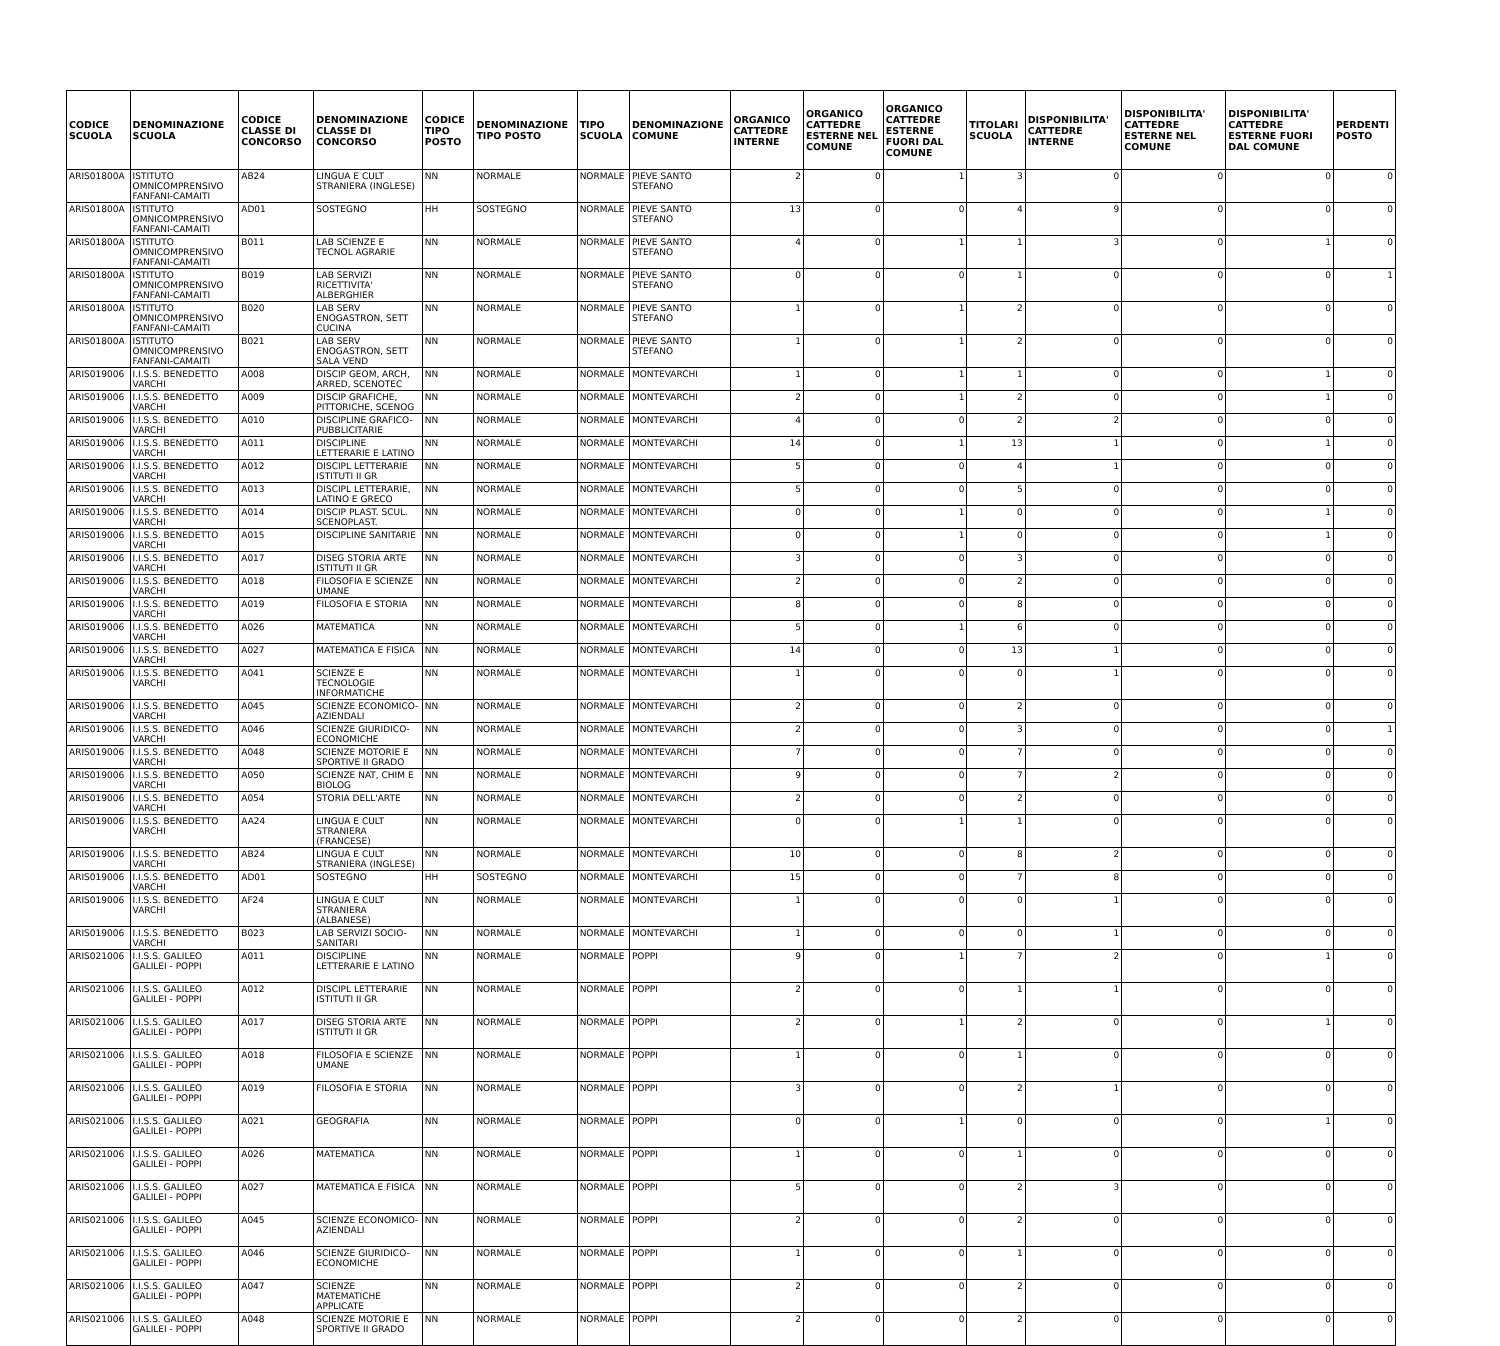| CODICE SCUOLA | DENOMINAZIONE SCUOLA | CODICE CLASSE DI CONCORSO | DENOMINAZIONE CLASSE DI CONCORSO | CODICE TIPO POSTO | DENOMINAZIONE TIPO POSTO | TIPO SCUOLA | DENOMINAZIONE COMUNE | ORGANICO CATTEDRE INTERNE | ORGANICO CATTEDRE ESTERNE NEL COMUNE | ORGANICO CATTEDRE ESTERNE FUORI DAL COMUNE | TITOLARI SCUOLA | DISPONIBILITA' CATTEDRE INTERNE | DISPONIBILITA' CATTEDRE ESTERNE NEL COMUNE | DISPONIBILITA' CATTEDRE ESTERNE FUORI DAL COMUNE | PERDENTI POSTO |
| --- | --- | --- | --- | --- | --- | --- | --- | --- | --- | --- | --- | --- | --- | --- | --- |
| ARIS01800A | ISTITUTO OMNICOMPRENSIVO FANFANI-CAMAITI | AB24 | LINGUA E CULT STRANIERA (INGLESE) | NN | NORMALE | NORMALE | PIEVE SANTO STEFANO | 2 | 0 | 1 | 3 | 0 | 0 | 0 | 0 |
| ARIS01800A | ISTITUTO OMNICOMPRENSIVO FANFANI-CAMAITI | AD01 | SOSTEGNO | HH | SOSTEGNO | NORMALE | PIEVE SANTO STEFANO | 13 | 0 | 0 | 4 | 9 | 0 | 0 | 0 |
| ARIS01800A | ISTITUTO OMNICOMPRENSIVO FANFANI-CAMAITI | B011 | LAB SCIENZE E TECNOL AGRARIE | NN | NORMALE | NORMALE | PIEVE SANTO STEFANO | 4 | 0 | 1 | 1 | 3 | 0 | 1 | 0 |
| ARIS01800A | ISTITUTO OMNICOMPRENSIVO FANFANI-CAMAITI | B019 | LAB SERVIZI RICETTIVITA' ALBERGHIER | NN | NORMALE | NORMALE | PIEVE SANTO STEFANO | 0 | 0 | 0 | 1 | 0 | 0 | 0 | 1 |
| ARIS01800A | ISTITUTO OMNICOMPRENSIVO FANFANI-CAMAITI | B020 | LAB SERV ENOGASTRON, SETT CUCINA | NN | NORMALE | NORMALE | PIEVE SANTO STEFANO | 1 | 0 | 1 | 2 | 0 | 0 | 0 | 0 |
| ARIS01800A | ISTITUTO OMNICOMPRENSIVO FANFANI-CAMAITI | B021 | LAB SERV ENOGASTRON, SETT SALA VEND | NN | NORMALE | NORMALE | PIEVE SANTO STEFANO | 1 | 0 | 1 | 2 | 0 | 0 | 0 | 0 |
| ARIS019006 | I.I.S.S. BENEDETTO VARCHI | A008 | DISCIP GEOM, ARCH, ARRED, SCENOTEC | NN | NORMALE | NORMALE | MONTEVARCHI | 1 | 0 | 1 | 1 | 0 | 0 | 1 | 0 |
| ARIS019006 | I.I.S.S. BENEDETTO VARCHI | A009 | DISCIP GRAFICHE, PITTORICHE, SCENOG | NN | NORMALE | NORMALE | MONTEVARCHI | 2 | 0 | 1 | 2 | 0 | 0 | 1 | 0 |
| ARIS019006 | I.I.S.S. BENEDETTO VARCHI | A010 | DISCIPLINE GRAFICO-PUBBLICITARIE | NN | NORMALE | NORMALE | MONTEVARCHI | 4 | 0 | 0 | 2 | 2 | 0 | 0 | 0 |
| ARIS019006 | I.I.S.S. BENEDETTO VARCHI | A011 | DISCIPLINE LETTERARIE E LATINO | NN | NORMALE | NORMALE | MONTEVARCHI | 14 | 0 | 1 | 13 | 1 | 0 | 1 | 0 |
| ARIS019006 | I.I.S.S. BENEDETTO VARCHI | A012 | DISCIPL LETTERARIE ISTITUTI II GR | NN | NORMALE | NORMALE | MONTEVARCHI | 5 | 0 | 0 | 4 | 1 | 0 | 0 | 0 |
| ARIS019006 | I.I.S.S. BENEDETTO VARCHI | A013 | DISCIPL LETTERARIE, LATINO E GRECO | NN | NORMALE | NORMALE | MONTEVARCHI | 5 | 0 | 0 | 5 | 0 | 0 | 0 | 0 |
| ARIS019006 | I.I.S.S. BENEDETTO VARCHI | A014 | DISCIP PLAST. SCUL. SCENOPLAST. | NN | NORMALE | NORMALE | MONTEVARCHI | 0 | 0 | 1 | 0 | 0 | 0 | 1 | 0 |
| ARIS019006 | I.I.S.S. BENEDETTO VARCHI | A015 | DISCIPLINE SANITARIE | NN | NORMALE | NORMALE | MONTEVARCHI | 0 | 0 | 1 | 0 | 0 | 0 | 1 | 0 |
| ARIS019006 | I.I.S.S. BENEDETTO VARCHI | A017 | DISEG STORIA ARTE ISTITUTI II GR | NN | NORMALE | NORMALE | MONTEVARCHI | 3 | 0 | 0 | 3 | 0 | 0 | 0 | 0 |
| ARIS019006 | I.I.S.S. BENEDETTO VARCHI | A018 | FILOSOFIA E SCIENZE UMANE | NN | NORMALE | NORMALE | MONTEVARCHI | 2 | 0 | 0 | 2 | 0 | 0 | 0 | 0 |
| ARIS019006 | I.I.S.S. BENEDETTO VARCHI | A019 | FILOSOFIA E STORIA | NN | NORMALE | NORMALE | MONTEVARCHI | 8 | 0 | 0 | 8 | 0 | 0 | 0 | 0 |
| ARIS019006 | I.I.S.S. BENEDETTO VARCHI | A026 | MATEMATICA | NN | NORMALE | NORMALE | MONTEVARCHI | 5 | 0 | 1 | 6 | 0 | 0 | 0 | 0 |
| ARIS019006 | I.I.S.S. BENEDETTO VARCHI | A027 | MATEMATICA E FISICA | NN | NORMALE | NORMALE | MONTEVARCHI | 14 | 0 | 0 | 13 | 1 | 0 | 0 | 0 |
| ARIS019006 | I.I.S.S. BENEDETTO VARCHI | A041 | SCIENZE E TECNOLOGIE INFORMATICHE | NN | NORMALE | NORMALE | MONTEVARCHI | 1 | 0 | 0 | 0 | 1 | 0 | 0 | 0 |
| ARIS019006 | I.I.S.S. BENEDETTO VARCHI | A045 | SCIENZE ECONOMICO-AZIENDALI | NN | NORMALE | NORMALE | MONTEVARCHI | 2 | 0 | 0 | 2 | 0 | 0 | 0 | 0 |
| ARIS019006 | I.I.S.S. BENEDETTO VARCHI | A046 | SCIENZE GIURIDICO-ECONOMICHE | NN | NORMALE | NORMALE | MONTEVARCHI | 2 | 0 | 0 | 3 | 0 | 0 | 0 | 1 |
| ARIS019006 | I.I.S.S. BENEDETTO VARCHI | A048 | SCIENZE MOTORIE E SPORTIVE II GRADO | NN | NORMALE | NORMALE | MONTEVARCHI | 7 | 0 | 0 | 7 | 0 | 0 | 0 | 0 |
| ARIS019006 | I.I.S.S. BENEDETTO VARCHI | A050 | SCIENZE NAT, CHIM E BIOLOG | NN | NORMALE | NORMALE | MONTEVARCHI | 9 | 0 | 0 | 7 | 2 | 0 | 0 | 0 |
| ARIS019006 | I.I.S.S. BENEDETTO VARCHI | A054 | STORIA DELL'ARTE | NN | NORMALE | NORMALE | MONTEVARCHI | 2 | 0 | 0 | 2 | 0 | 0 | 0 | 0 |
| ARIS019006 | I.I.S.S. BENEDETTO VARCHI | AA24 | LINGUA E CULT STRANIERA (FRANCESE) | NN | NORMALE | NORMALE | MONTEVARCHI | 0 | 0 | 1 | 1 | 0 | 0 | 0 | 0 |
| ARIS019006 | I.I.S.S. BENEDETTO VARCHI | AB24 | LINGUA E CULT STRANIERA (INGLESE) | NN | NORMALE | NORMALE | MONTEVARCHI | 10 | 0 | 0 | 8 | 2 | 0 | 0 | 0 |
| ARIS019006 | I.I.S.S. BENEDETTO VARCHI | AD01 | SOSTEGNO | HH | SOSTEGNO | NORMALE | MONTEVARCHI | 15 | 0 | 0 | 7 | 8 | 0 | 0 | 0 |
| ARIS019006 | I.I.S.S. BENEDETTO VARCHI | AF24 | LINGUA E CULT STRANIERA (ALBANESE) | NN | NORMALE | NORMALE | MONTEVARCHI | 1 | 0 | 0 | 0 | 1 | 0 | 0 | 0 |
| ARIS019006 | I.I.S.S. BENEDETTO VARCHI | B023 | LAB SERVIZI SOCIO-SANITARI | NN | NORMALE | NORMALE | MONTEVARCHI | 1 | 0 | 0 | 0 | 1 | 0 | 0 | 0 |
| ARIS021006 | I.I.S.S. GALILEO GALILEI - POPPI | A011 | DISCIPLINE LETTERARIE E LATINO | NN | NORMALE | NORMALE | POPPI | 9 | 0 | 1 | 7 | 2 | 0 | 1 | 0 |
| ARIS021006 | I.I.S.S. GALILEO GALILEI - POPPI | A012 | DISCIPL LETTERARIE ISTITUTI II GR | NN | NORMALE | NORMALE | POPPI | 2 | 0 | 0 | 1 | 1 | 0 | 0 | 0 |
| ARIS021006 | I.I.S.S. GALILEO GALILEI - POPPI | A017 | DISEG STORIA ARTE ISTITUTI II GR | NN | NORMALE | NORMALE | POPPI | 2 | 0 | 1 | 2 | 0 | 0 | 1 | 0 |
| ARIS021006 | I.I.S.S. GALILEO GALILEI - POPPI | A018 | FILOSOFIA E SCIENZE UMANE | NN | NORMALE | NORMALE | POPPI | 1 | 0 | 0 | 1 | 0 | 0 | 0 | 0 |
| ARIS021006 | I.I.S.S. GALILEO GALILEI - POPPI | A019 | FILOSOFIA E STORIA | NN | NORMALE | NORMALE | POPPI | 3 | 0 | 0 | 2 | 1 | 0 | 0 | 0 |
| ARIS021006 | I.I.S.S. GALILEO GALILEI - POPPI | A021 | GEOGRAFIA | NN | NORMALE | NORMALE | POPPI | 0 | 0 | 1 | 0 | 0 | 0 | 1 | 0 |
| ARIS021006 | I.I.S.S. GALILEO GALILEI - POPPI | A026 | MATEMATICA | NN | NORMALE | NORMALE | POPPI | 1 | 0 | 0 | 1 | 0 | 0 | 0 | 0 |
| ARIS021006 | I.I.S.S. GALILEO GALILEI - POPPI | A027 | MATEMATICA E FISICA | NN | NORMALE | NORMALE | POPPI | 5 | 0 | 0 | 2 | 3 | 0 | 0 | 0 |
| ARIS021006 | I.I.S.S. GALILEO GALILEI - POPPI | A045 | SCIENZE ECONOMICO-AZIENDALI | NN | NORMALE | NORMALE | POPPI | 2 | 0 | 0 | 2 | 0 | 0 | 0 | 0 |
| ARIS021006 | I.I.S.S. GALILEO GALILEI - POPPI | A046 | SCIENZE GIURIDICO-ECONOMICHE | NN | NORMALE | NORMALE | POPPI | 1 | 0 | 0 | 1 | 0 | 0 | 0 | 0 |
| ARIS021006 | I.I.S.S. GALILEO GALILEI - POPPI | A047 | SCIENZE MATEMATICHE APPLICATE | NN | NORMALE | NORMALE | POPPI | 2 | 0 | 0 | 2 | 0 | 0 | 0 | 0 |
| ARIS021006 | I.I.S.S. GALILEO GALILEI - POPPI | A048 | SCIENZE MOTORIE E SPORTIVE II GRADO | NN | NORMALE | NORMALE | POPPI | 2 | 0 | 0 | 2 | 0 | 0 | 0 | 0 |